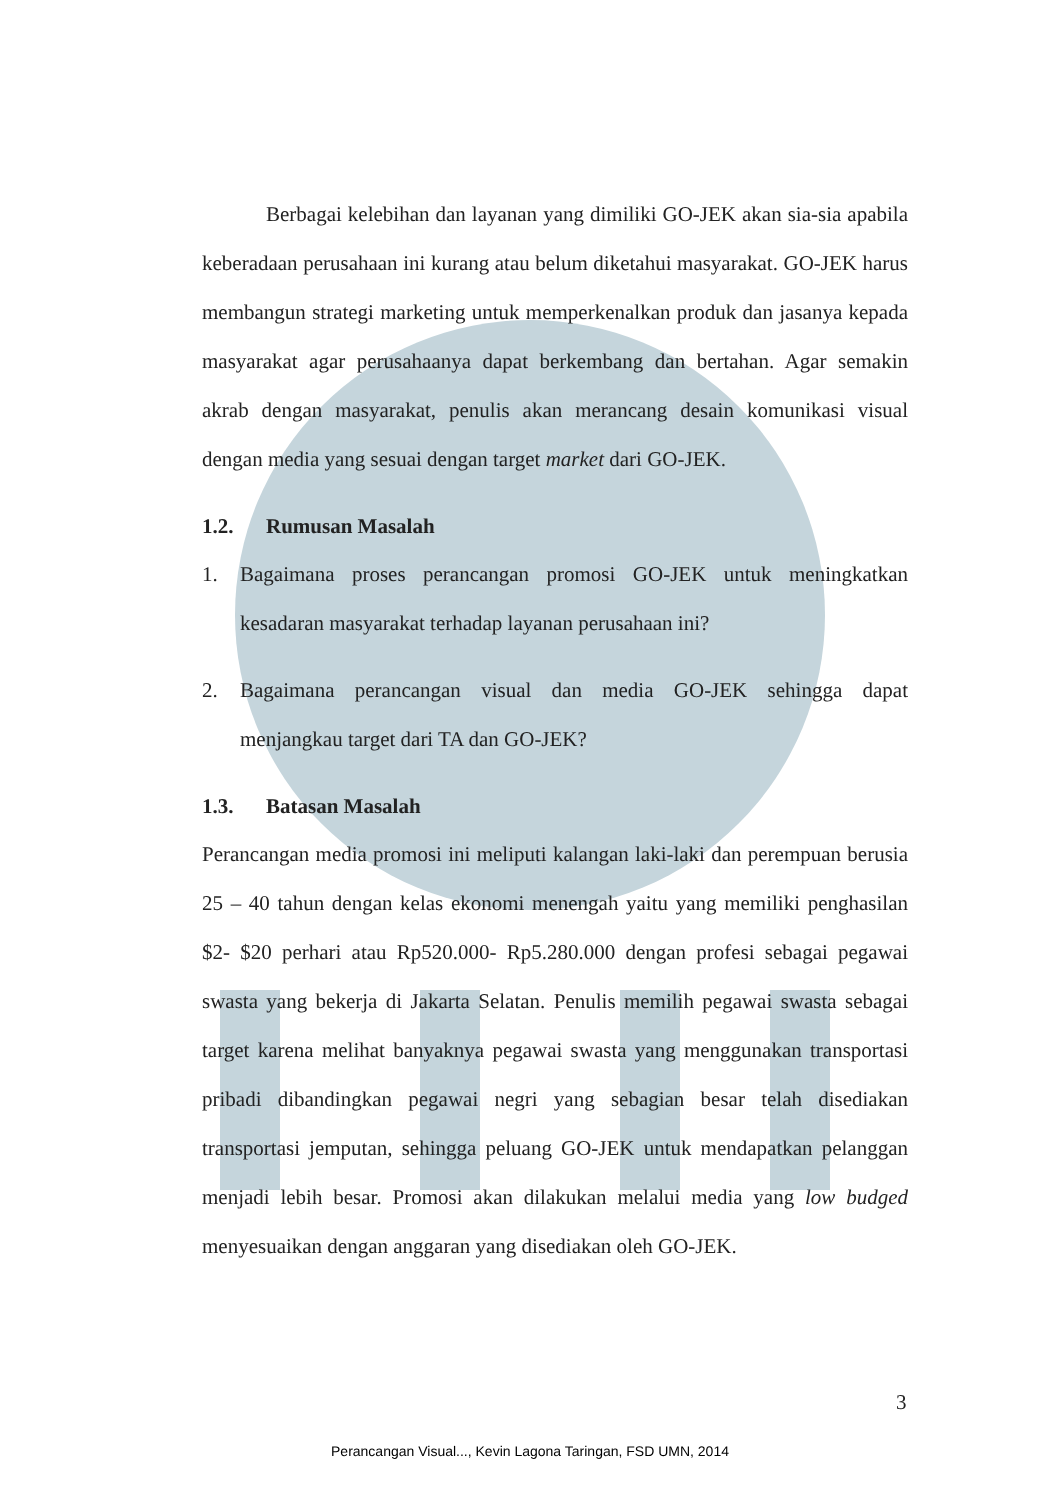Berbagai kelebihan dan layanan yang dimiliki GO-JEK akan sia-sia apabila keberadaan perusahaan ini kurang atau belum diketahui masyarakat. GO-JEK harus membangun strategi marketing untuk memperkenalkan produk dan jasanya kepada masyarakat agar perusahaanya dapat berkembang dan bertahan. Agar semakin akrab dengan masyarakat, penulis akan merancang desain komunikasi visual dengan media yang sesuai dengan target market dari GO-JEK.
1.2. Rumusan Masalah
1. Bagaimana proses perancangan promosi GO-JEK untuk meningkatkan kesadaran masyarakat terhadap layanan perusahaan ini?
2. Bagaimana perancangan visual dan media GO-JEK sehingga dapat menjangkau target dari TA dan GO-JEK?
1.3. Batasan Masalah
Perancangan media promosi ini meliputi kalangan laki-laki dan perempuan berusia 25 – 40 tahun dengan kelas ekonomi menengah yaitu yang memiliki penghasilan $2- $20 perhari atau Rp520.000- Rp5.280.000 dengan profesi sebagai pegawai swasta yang bekerja di Jakarta Selatan. Penulis memilih pegawai swasta sebagai target karena melihat banyaknya pegawai swasta yang menggunakan transportasi pribadi dibandingkan pegawai negri yang sebagian besar telah disediakan transportasi jemputan, sehingga peluang GO-JEK untuk mendapatkan pelanggan menjadi lebih besar. Promosi akan dilakukan melalui media yang low budged menyesuaikan dengan anggaran yang disediakan oleh GO-JEK.
3
Perancangan Visual..., Kevin Lagona Taringan, FSD UMN, 2014